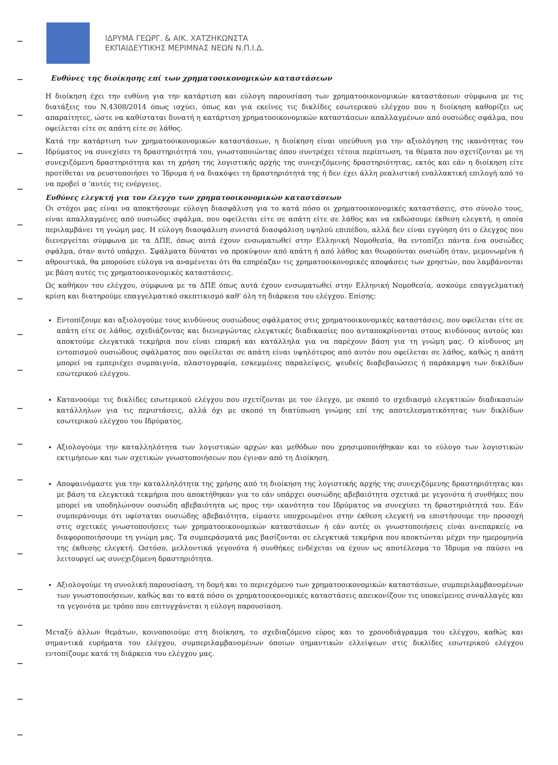ΙΔΡΥΜΑ ΓΕΩΡΓ. & ΑΙΚ. ΧΑΤΖΗΚΩΝΣΤΑ
ΕΚΠΑΙΔΕΥΤΙΚΗΣ ΜΕΡΙΜΝΑΣ ΝΕΩΝ Ν.Π.Ι.Δ.
Ευθύνες της διοίκησης επί των χρηματοοικονομικών καταστάσεων
Η διοίκηση έχει την ευθύνη για την κατάρτιση και εύλογη παρουσίαση των χρηματοοικονομικών καταστάσεων σύμφωνα με τις διατάξεις του Ν.4308/2014 όπως ισχύει, όπως και για εκείνες τις δικλίδες εσωτερικού ελέγχου που η διοίκηση καθορίζει ως απαραίτητες, ώστε να καθίσταται δυνατή η κατάρτιση χρηματοοικονομικών καταστάσεων απαλλαγμένων από ουσιώδες σφάλμα, που οφείλεται είτε σε απάτη είτε σε λάθος.
Κατά την κατάρτιση των χρηματοοικονομικών καταστάσεων, η διοίκηση είναι υπεύθυνη για την αξιολόγηση της ικανότητας του Ιδρύματος να συνεχίσει τη δραστηριότητά του, γνωστοποιώντας όπου συντρέχει τέτοια περίπτωση, τα θέματα που σχετίζονται με τη συνεχιζόμενη δραστηριότητα και τη χρήση της λογιστικής αρχής της συνεχιζόμενης δραστηριότητας, εκτός και εάν η διοίκηση είτε προτίθεται να ρευστοποιήσει το Ίδρυμα ή να διακόψει τη δραστηριότητά της ή δεν έχει άλλη ρεαλιστική εναλλακτική επιλογή από το να προβεί σ 'αυτές τις ενέργειες.
Ευθύνες ελεγκτή για τον έλεγχο των χρηματοοικονομικών καταστάσεων
Οι στόχοι μας είναι να αποκτήσουμε εύλογη διασφάλιση για το κατά πόσο οι χρηματοοικονομικές καταστάσεις, στο σύνολο τους, είναι απαλλαγμένες από ουσιώδες σφάλμα, που οφείλεται είτε σε απάτη είτε σε λάθος και να εκδώσουμε έκθεση ελεγκτή, η οποία περιλαμβάνει τη γνώμη μας. Η εύλογη διασφάλιση συνιστά διασφάλιση υψηλού επιπέδου, αλλά δεν είναι εγγύηση ότι ο έλεγχος που διενεργείται σύμφωνα με τα ΔΠΕ, όπως αυτά έχουν ενσωματωθεί στην Ελληνική Νομοθεσία, θα εντοπίζει πάντα ένα ουσιώδες σφάλμα, όταν αυτό υπάρχει. Σφάλματα δύναται να προκύψουν από απάτη ή από λάθος και θεωρούνται ουσιώδη όταν, μεμονωμένα ή αθροιστικά, θα μπορούσε εύλογα να αναμένεται ότι θα επηρέαζαν τις χρηματοοικονομικές αποφάσεις των χρηστών, που λαμβάνονται με βάση αυτές τις χρηματοοικονομικές καταστάσεις.
Ως καθήκον του ελέγχου, σύμφωνα με τα ΔΠΕ όπως αυτά έχουν ενσωματωθεί στην Ελληνική Νομοθεσία, ασκούμε επαγγελματική κρίση και διατηρούμε επαγγελματικό σκεπτικισμό καθ' όλη τη διάρκεια του ελέγχου. Επίσης:
Εντοπίζουμε και αξιολογούμε τους κινδύνους ουσιώδους σφάλματος στις χρηματοοικονομικές καταστάσεις, που οφείλεται είτε σε απάτη είτε σε λάθος, σχεδιάζοντας και διενεργώντας ελεγκτικές διαδικασίες που ανταποκρίνονται στους κινδύνους αυτούς και αποκτούμε ελεγκτικά τεκμήρια που είναι επαρκή και κατάλληλα για να παρέχουν βάση για τη γνώμη μας. Ο κίνδυνος μη εντοπισμού ουσιώδους σφάλματος που οφείλεται σε απάτη είναι υψηλότερος από αυτόν που οφείλεται σε λάθος, καθώς η απάτη μπορεί να εμπεριέχει συμπαιγνία, πλαστογραφία, εσκεμμένες παραλείψεις, ψευδείς διαβεβαιώσεις ή παράκαμψη των δικλίδων εσωτερικού ελέγχου.
Κατανοούμε τις δικλίδες εσωτερικού ελέγχου που σχετίζονται με τον έλεγχο, με σκοπό το σχεδιασμό ελεγκτικών διαδικασιών κατάλληλων για τις περιστάσεις, αλλά όχι με σκοπό τη διατύπωση γνώμης επί της αποτελεσματικότητας των δικλίδων εσωτερικού ελέγχου του Ιδρύματος.
Αξιολογούμε την καταλληλότητα των λογιστικών αρχών και μεθόδων που χρησιμοποιήθηκαν και το εύλογο των λογιστικών εκτιμήσεων και των σχετικών γνωστοποιήσεων που έγιναν από τη Διοίκηση.
Αποφαινόμαστε για την καταλληλότητα της χρήσης από τη διοίκηση της λογιστικής αρχής της συνεχιζόμενης δραστηριότητας και με βάση τα ελεγκτικά τεκμήρια που αποκτήθηκαν για το εάν υπάρχει ουσιώδης αβεβαιότητα σχετικά με γεγονότα ή συνθήκες που μπορεί να υποδηλώνουν ουσιώδη αβεβαιότητα ως προς την ικανότητα του Ιδρύματος να συνεχίσει τη δραστηριότητά του. Εάν συμπεράνουμε ότι υφίσταται ουσιώδης αβεβαιότητα, είμαστε υποχρεωμένοι στην έκθεση ελεγκτή να επιστήσουμε την προσοχή στις σχετικές γνωστοποιήσεις των χρηματοοικονομικών καταστάσεων ή εάν αυτές οι γνωστοποιήσεις είναι ανεπαρκείς να διαφοροποιήσουμε τη γνώμη μας. Τα συμπεράσματά μας βασίζονται σε ελεγκτικά τεκμήρια που αποκτώνται μέχρι την ημερομηνία της έκθεσης ελεγκτή. Ωστόσο, μελλοντικά γεγονότα ή συνθήκες ενδέχεται να έχουν ως αποτέλεσμα το Ίδρυμα να παύσει να λειτουργεί ως συνεχιζόμενη δραστηριότητα.
Αξιολογούμε τη συνολική παρουσίαση, τη δομή και το περιεχόμενο των χρηματοοικονομικών καταστάσεων, συμπεριλαμβανομένων των γνωστοποιήσεων, καθώς και το κατά πόσο οι χρηματοοικονομικές καταστάσεις απεικονίζουν τις υποκείμενες συναλλαγές και τα γεγονότα με τρόπο που επιτυγχάνεται η εύλογη παρουσίαση.
Μεταξύ άλλων θεμάτων, κοινοποιούμε στη διοίκηση, το σχεδιαζόμενο εύρος και το χρονοδιάγραμμα του ελέγχου, καθώς και σημαντικά ευρήματα του ελέγχου, συμπεριλαμβανομένων όποιων σημαντικών ελλείψεων στις δικλίδες εσωτερικού ελέγχου εντοπίζουμε κατά τη διάρκεια του ελέγχου μας.